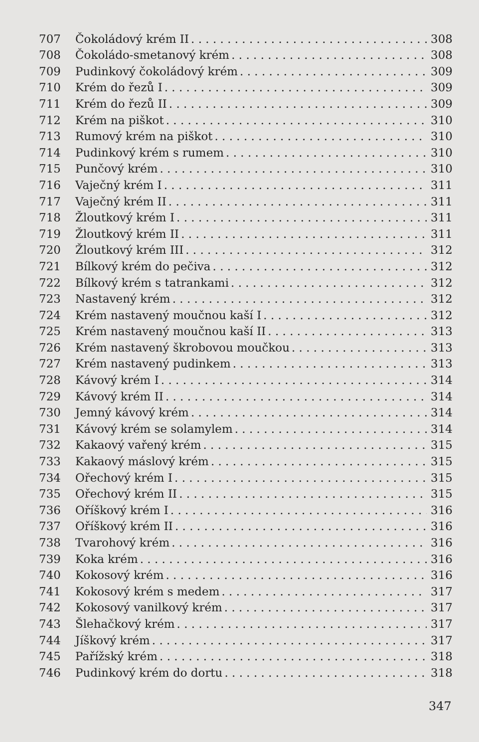707 Čokoládový krém II 308
708 Čokoládo-smetanový krém 308
709 Pudinkový čokoládový krém 309
710 Krém do řezů I 309
711 Krém do řezů II 309
712 Krém na piškot 310
713 Rumový krém na piškot 310
714 Pudinkový krém s rumem 310
715 Punčový krém 310
716 Vaječný krém I 311
717 Vaječný krém II 311
718 Žloutkový krém I 311
719 Žloutkový krém II 311
720 Žloutkový krém III 312
721 Bílkový krém do pečiva 312
722 Bílkový krém s tatrankami 312
723 Nastavený krém 312
724 Krém nastavený moučnou kaší I 312
725 Krém nastavený moučnou kaší II 313
726 Krém nastavený škrobovou moučkou 313
727 Krém nastavený pudinkem 313
728 Kávový krém I 314
729 Kávový krém II 314
730 Jemný kávový krém 314
731 Kávový krém se solamylem 314
732 Kakaový vařený krém 315
733 Kakaový máslový krém 315
734 Ořechový krém I 315
735 Ořechový krém II 315
736 Oříškový krém I 316
737 Oříškový krém II 316
738 Tvarohový krém 316
739 Koka krém 316
740 Kokosový krém 316
741 Kokosový krém s medem 317
742 Kokosový vanilkový krém 317
743 Šlehačkový krém 317
744 Jíškový krém 317
745 Pařížský krém 318
746 Pudinkový krém do dortu 318
347